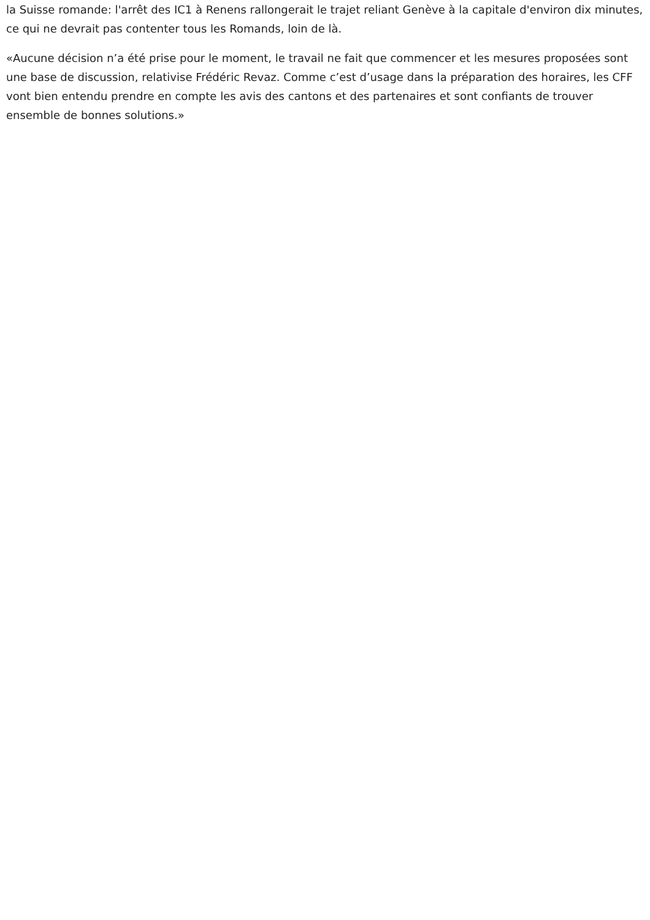la Suisse romande: l'arrêt des IC1 à Renens rallongerait le trajet reliant Genève à la capitale d'environ dix minutes, ce qui ne devrait pas contenter tous les Romands, loin de là.
«Aucune décision n’a été prise pour le moment, le travail ne fait que commencer et les mesures proposées sont une base de discussion, relativise Frédéric Revaz. Comme c’est d’usage dans la préparation des horaires, les CFF vont bien entendu prendre en compte les avis des cantons et des partenaires et sont confiants de trouver ensemble de bonnes solutions.»